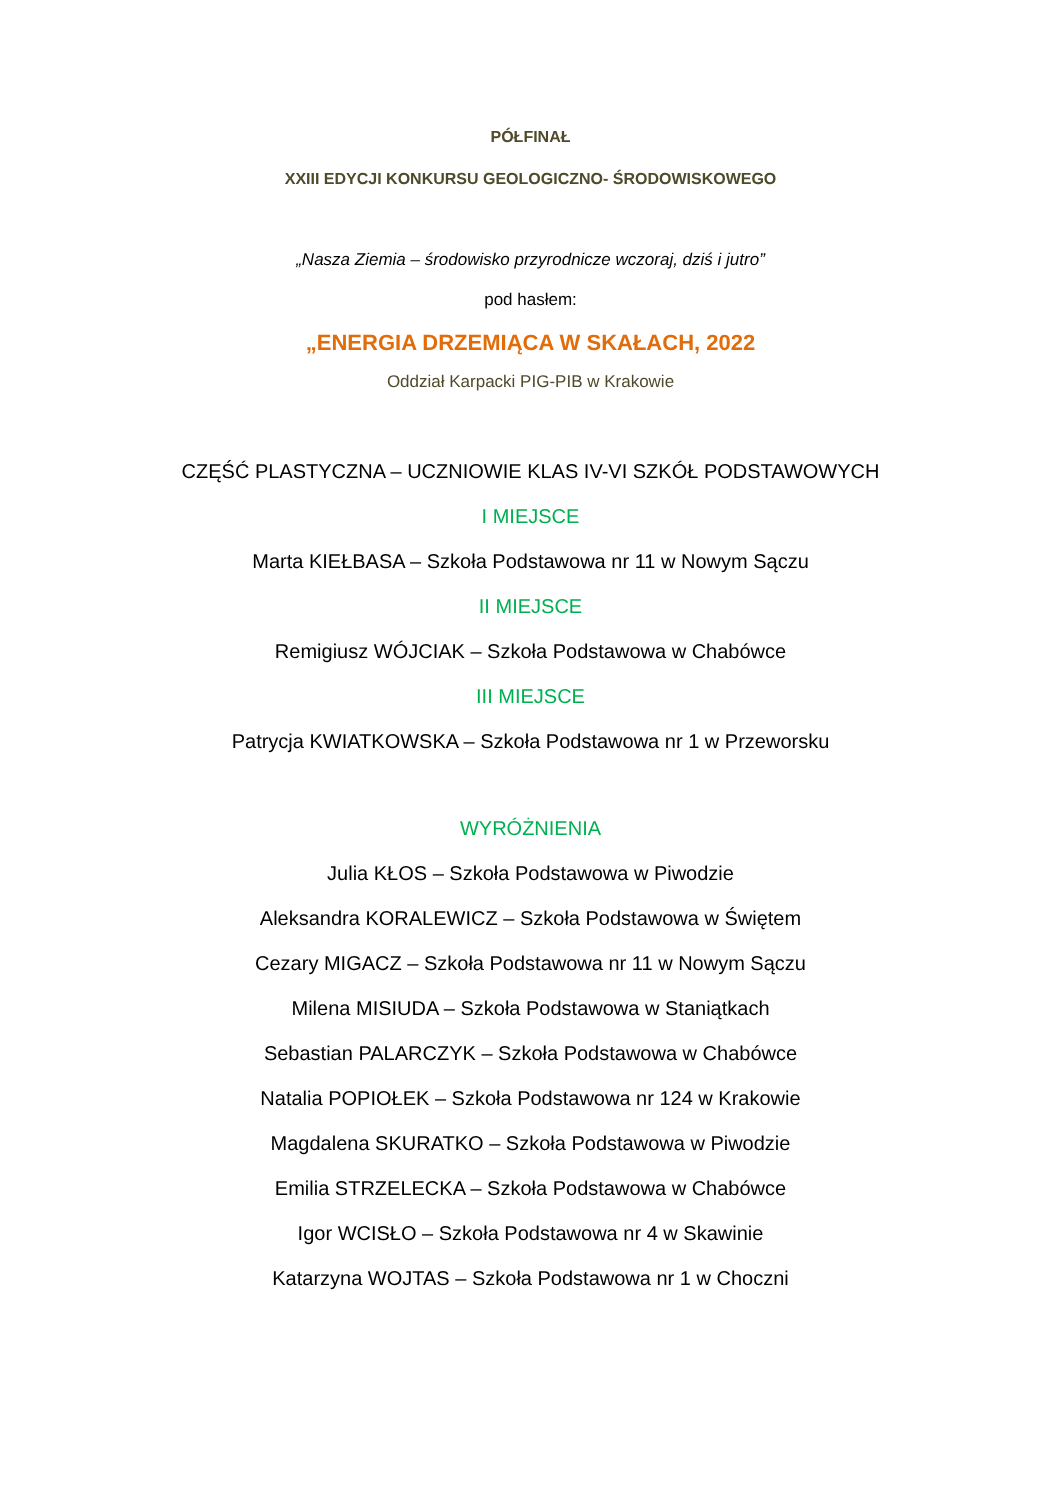PÓŁFINAŁ
XXIII EDYCJI KONKURSU GEOLOGICZNO- ŚRODOWISKOWEGO
„Nasza Ziemia – środowisko przyrodnicze wczoraj, dziś i jutro”
pod hasłem:
„ENERGIA DRZEMIĄCA W SKAŁACH, 2022
Oddział Karpacki PIG-PIB w Krakowie
CZĘŚĆ PLASTYCZNA – UCZNIOWIE KLAS IV-VI SZKÓŁ PODSTAWOWYCH
I MIEJSCE
Marta KIEŁBASA – Szkoła Podstawowa nr 11 w Nowym Sączu
II MIEJSCE
Remigiusz WÓJCIAK – Szkoła Podstawowa w Chabówce
III MIEJSCE
Patrycja KWIATKOWSKA – Szkoła Podstawowa nr 1 w Przeworsku
WYRÓŻNIENIA
Julia KŁOS – Szkoła Podstawowa w Piwodzie
Aleksandra KORALEWICZ – Szkoła Podstawowa w Świętem
Cezary MIGACZ – Szkoła Podstawowa nr 11 w Nowym Sączu
Milena MISIUDA – Szkoła Podstawowa w Staniątkach
Sebastian PALARCZYK – Szkoła Podstawowa w Chabówce
Natalia POPIOŁEK – Szkoła Podstawowa nr 124 w Krakowie
Magdalena SKURATKO – Szkoła Podstawowa w Piwodzie
Emilia STRZELECKA – Szkoła Podstawowa w Chabówce
Igor WCISŁO – Szkoła Podstawowa nr 4 w Skawinie
Katarzyna WOJTAS – Szkoła Podstawowa nr 1 w Choczni